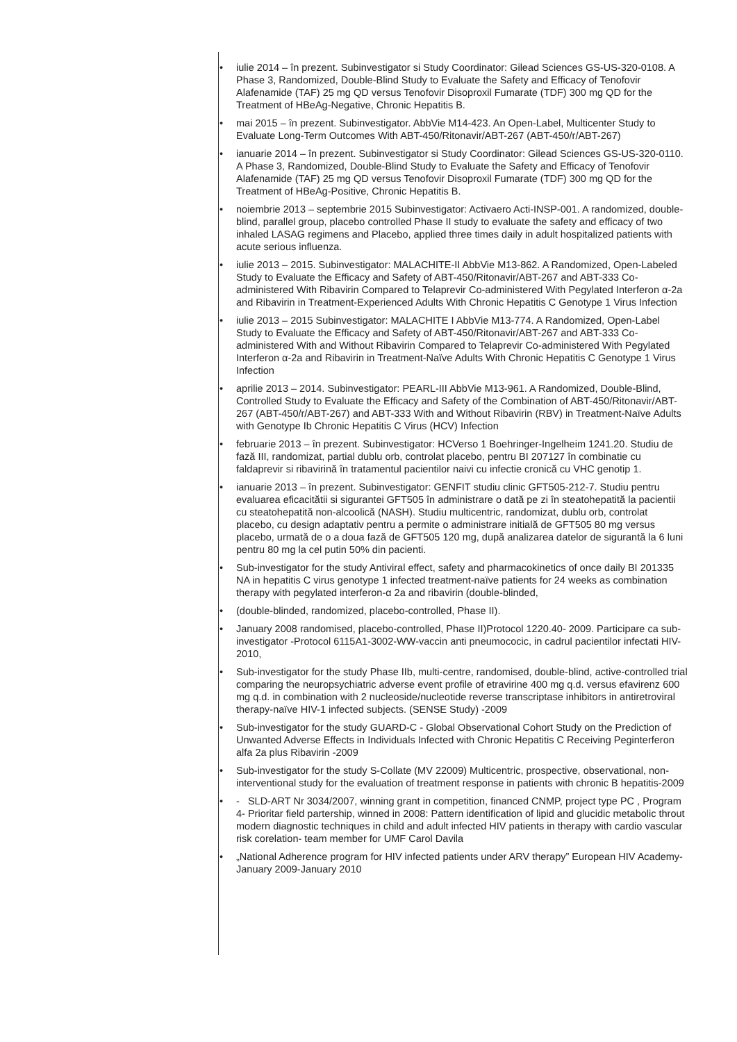• iulie 2014 – în prezent. Subinvestigator si Study Coordinator: Gilead Sciences GS-US-320-0108. A Phase 3, Randomized, Double-Blind Study to Evaluate the Safety and Efficacy of Tenofovir Alafenamide (TAF) 25 mg QD versus Tenofovir Disoproxil Fumarate (TDF) 300 mg QD for the Treatment of HBeAg-Negative, Chronic Hepatitis B.
• mai 2015 – în prezent. Subinvestigator. AbbVie M14-423. An Open-Label, Multicenter Study to Evaluate Long-Term Outcomes With ABT-450/Ritonavir/ABT-267 (ABT-450/r/ABT-267)
• ianuarie 2014 – în prezent. Subinvestigator si Study Coordinator: Gilead Sciences GS-US-320-0110. A Phase 3, Randomized, Double-Blind Study to Evaluate the Safety and Efficacy of Tenofovir Alafenamide (TAF) 25 mg QD versus Tenofovir Disoproxil Fumarate (TDF) 300 mg QD for the Treatment of HBeAg-Positive, Chronic Hepatitis B.
• noiembrie 2013 – septembrie 2015 Subinvestigator: Activaero Acti-INSP-001. A randomized, double-blind, parallel group, placebo controlled Phase II study to evaluate the safety and efficacy of two inhaled LASAG regimens and Placebo, applied three times daily in adult hospitalized patients with acute serious influenza.
• iulie 2013 – 2015. Subinvestigator: MALACHITE-II AbbVie M13-862. A Randomized, Open-Labeled Study to Evaluate the Efficacy and Safety of ABT-450/Ritonavir/ABT-267 and ABT-333 Co-administered With Ribavirin Compared to Telaprevir Co-administered With Pegylated Interferon α-2a and Ribavirin in Treatment-Experienced Adults With Chronic Hepatitis C Genotype 1 Virus Infection
• iulie 2013 – 2015 Subinvestigator: MALACHITE I AbbVie M13-774. A Randomized, Open-Label Study to Evaluate the Efficacy and Safety of ABT-450/Ritonavir/ABT-267 and ABT-333 Co-administered With and Without Ribavirin Compared to Telaprevir Co-administered With Pegylated Interferon α-2a and Ribavirin in Treatment-Naïve Adults With Chronic Hepatitis C Genotype 1 Virus Infection
• aprilie 2013 – 2014. Subinvestigator: PEARL-III AbbVie M13-961. A Randomized, Double-Blind, Controlled Study to Evaluate the Efficacy and Safety of the Combination of ABT-450/Ritonavir/ABT-267 (ABT-450/r/ABT-267) and ABT-333 With and Without Ribavirin (RBV) in Treatment-Naïve Adults with Genotype Ib Chronic Hepatitis C Virus (HCV) Infection
• februarie 2013 – în prezent. Subinvestigator: HCVerso 1 Boehringer-Ingelheim 1241.20. Studiu de fază III, randomizat, partial dublu orb, controlat placebo, pentru BI 207127 în combinatie cu faldaprevir si ribavirină în tratamentul pacientilor naivi cu infectie cronică cu VHC genotip 1.
• ianuarie 2013 – în prezent. Subinvestigator: GENFIT studiu clinic GFT505-212-7. Studiu pentru evaluarea eficacitătii si sigurantei GFT505 în administrare o dată pe zi în steatohepatită la pacientii cu steatohepatită non-alcoolică (NASH). Studiu multicentric, randomizat, dublu orb, controlat placebo, cu design adaptativ pentru a permite o administrare initială de GFT505 80 mg versus placebo, urmată de o a doua fază de GFT505 120 mg, după analizarea datelor de sigurantă la 6 luni pentru 80 mg la cel putin 50% din pacienti.
• Sub-investigator for the study Antiviral effect, safety and pharmacokinetics of once daily BI 201335 NA in hepatitis C virus genotype 1 infected treatment-naïve patients for 24 weeks as combination therapy with pegylated interferon-α 2a and ribavirin (double-blinded,
• (double-blinded, randomized, placebo-controlled, Phase II).
• January 2008 randomised, placebo-controlled, Phase II)Protocol 1220.40- 2009. Participare ca sub-investigator -Protocol 6115A1-3002-WW-vaccin anti pneumococic, in cadrul pacientilor infectati HIV- 2010,
• Sub-investigator for the study Phase IIb, multi-centre, randomised, double-blind, active-controlled trial comparing the neuropsychiatric adverse event profile of etravirine 400 mg q.d. versus efavirenz 600 mg q.d. in combination with 2 nucleoside/nucleotide reverse transcriptase inhibitors in antiretroviral therapy-naïve HIV-1 infected subjects. (SENSE Study) -2009
• Sub-investigator for the study GUARD-C - Global Observational Cohort Study on the Prediction of Unwanted Adverse Effects in Individuals Infected with Chronic Hepatitis C Receiving Peginterferon alfa 2a plus Ribavirin -2009
• Sub-investigator for the study S-Collate (MV 22009) Multicentric, prospective, observational, non-interventional study for the evaluation of treatment response in patients with chronic B hepatitis-2009
• - SLD-ART Nr 3034/2007, winning grant in competition, financed CNMP, project type PC , Program 4- Prioritar field partership, winned in 2008: Pattern identification of lipid and glucidic metabolic throut modern diagnostic techniques in child and adult infected HIV patients in therapy with cardio vascular risk corelation- team member for UMF Carol Davila
• „National Adherence program for HIV infected patients under ARV therapy” European HIV Academy- January 2009-January 2010